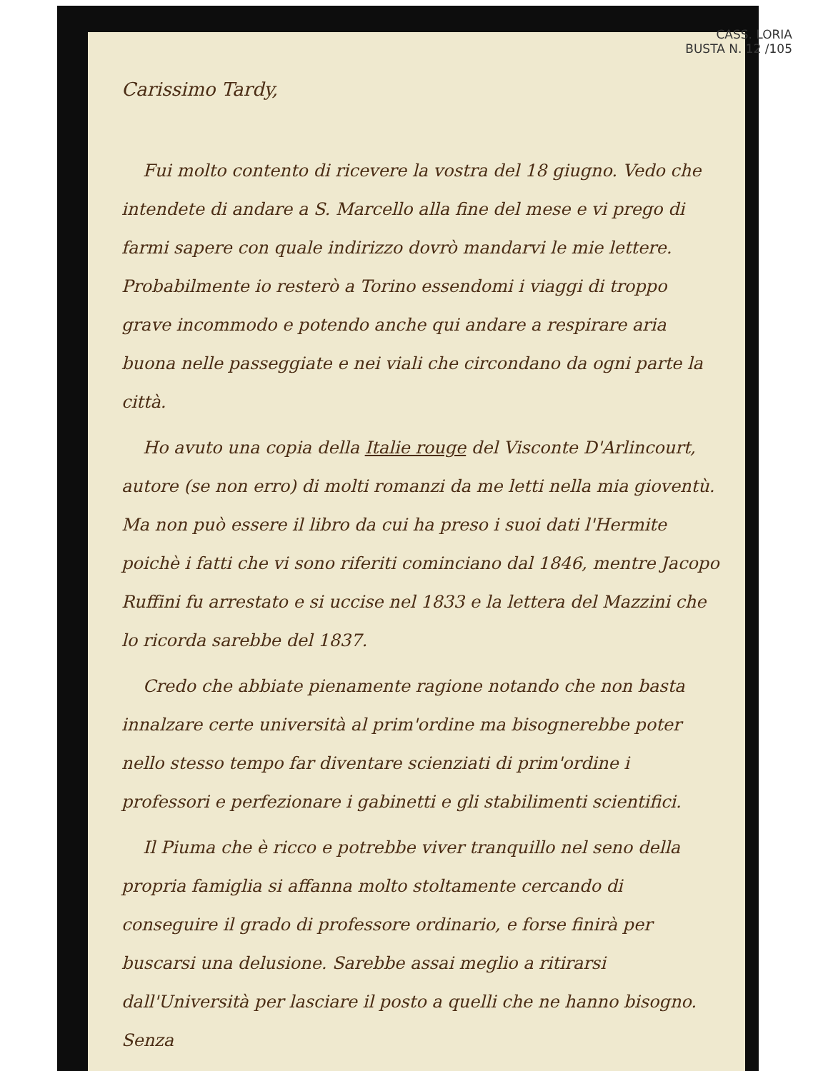CASS. LORIA
BUSTA N. 12 /105
Carissimo Tardy,
Fui molto contento di ricevere la vostra del 18 giugno. Vedo che intendete di andare a S. Marcello alla fine del mese e vi prego di farmi sapere con quale indirizzo dovrò mandarvi le mie lettere. Probabilmente io resterò a Torino essendomi i viaggi di troppo grave incommodo e potendo anche qui andare a respirare aria buona nelle passeggiate e nei viali che circondano da ogni parte la città.
Ho avuto una copia della Italie rouge del Visconte D'Arlincourt, autore (se non erro) di molti romanzi da me letti nella mia gioventù. Ma non può essere il libro da cui ha preso i suoi dati l'Hermite poichè i fatti che vi sono riferiti cominciano dal 1846, mentre Jacopo Ruffini fu arrestato e si uccise nel 1833 e la lettera del Mazzini che lo ricorda sarebbe del 1837.
Credo che abbiate pienamente ragione notando che non basta innalzare certe università al prim'ordine ma bisognerebbe poter nello stesso tempo far diventare scienziati di prim'ordine i professori e perfezionare i gabinetti e gli stabilimenti scientifici.
Il Piuma che è ricco e potrebbe viver tranquillo nel seno della propria famiglia si affanna molto stoltamente cercando di conseguire il grado di professore ordinario, e forse finirà per buscarsi una delusione. Sarebbe assai meglio a ritirarsi dall'Università per lasciare il posto a quelli che ne hanno bisogno. Senza